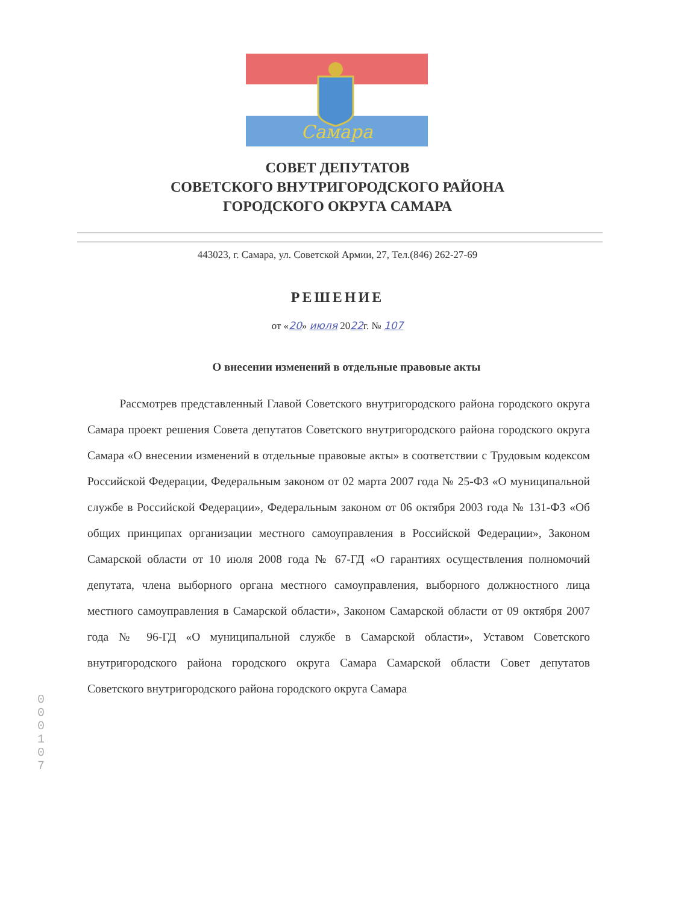Самара
СОВЕТ ДЕПУТАТОВ
СОВЕТСКОГО ВНУТРИГОРОДСКОГО РАЙОНА
ГОРОДСКОГО ОКРУГА САМАРА
443023, г. Самара, ул. Советской Армии, 27, Тел.(846) 262-27-69
РЕШЕНИЕ
от «20» июля 2022г. № 107
О внесении изменений в отдельные правовые акты
Рассмотрев представленный Главой Советского внутригородского района городского округа Самара проект решения Совета депутатов Советского внутригородского района городского округа Самара «О внесении изменений в отдельные правовые акты» в соответствии с Трудовым кодексом Российской Федерации, Федеральным законом от 02 марта 2007 года № 25-ФЗ «О муниципальной службе в Российской Федерации», Федеральным законом от 06 октября 2003 года № 131-ФЗ «Об общих принципах организации местного самоуправления в Российской Федерации», Законом Самарской области от 10 июля 2008 года № 67-ГД «О гарантиях осуществления полномочий депутата, члена выборного органа местного самоуправления, выборного должностного лица местного самоуправления в Самарской области», Законом Самарской области от 09 октября 2007 года № 96-ГД «О муниципальной службе в Самарской области», Уставом Советского внутригородского района городского округа Самара Самарской области Совет депутатов Советского внутригородского района городского округа Самара
0 0 0 1 0 7